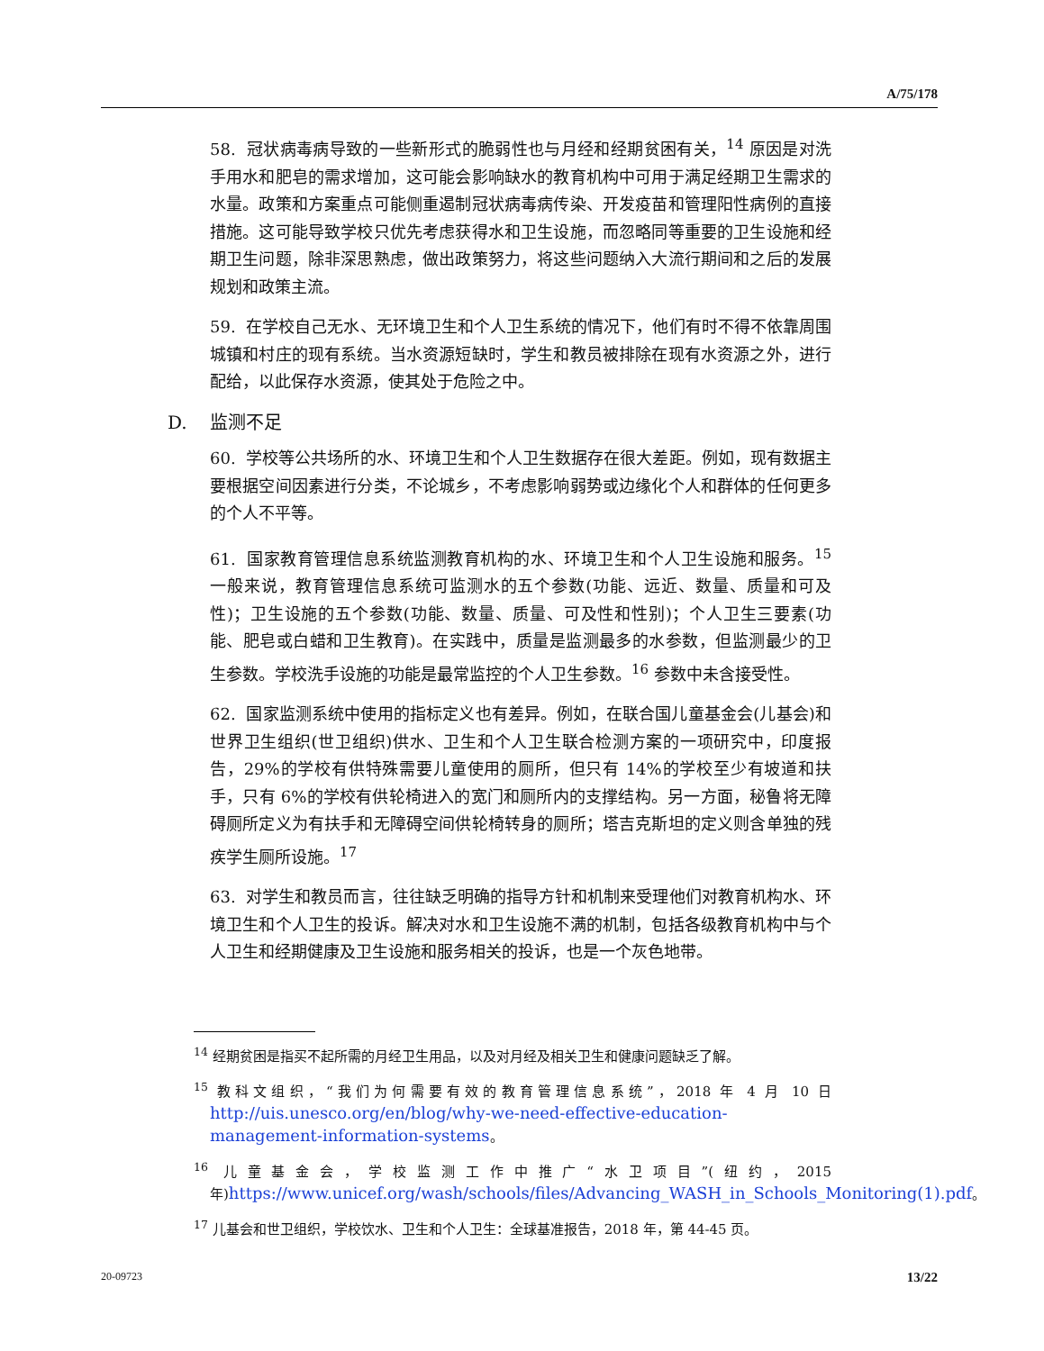A/75/178
58. 冠状病毒病导致的一些新形式的脆弱性也与月经和经期贫困有关，<sup>14</sup> 原因是对洗手用水和肥皂的需求增加，这可能会影响缺水的教育机构中可用于满足经期卫生需求的水量。政策和方案重点可能侧重遏制冠状病毒病传染、开发疫苗和管理阳性病例的直接措施。这可能导致学校只优先考虑获得水和卫生设施，而忽略同等重要的卫生设施和经期卫生问题，除非深思熟虑，做出政策努力，将这些问题纳入大流行期间和之后的发展规划和政策主流。
59. 在学校自己无水、无环境卫生和个人卫生系统的情况下，他们有时不得不依靠周围城镇和村庄的现有系统。当水资源短缺时，学生和教员被排除在现有水资源之外，进行配给，以此保存水资源，使其处于危险之中。
D. 监测不足
60. 学校等公共场所的水、环境卫生和个人卫生数据存在很大差距。例如，现有数据主要根据空间因素进行分类，不论城乡，不考虑影响弱势或边缘化个人和群体的任何更多的个人不平等。
61. 国家教育管理信息系统监测教育机构的水、环境卫生和个人卫生设施和服务。<sup>15</sup> 一般来说，教育管理信息系统可监测水的五个参数(功能、远近、数量、质量和可及性)；卫生设施的五个参数(功能、数量、质量、可及性和性别)；个人卫生三要素(功能、肥皂或白蜡和卫生教育)。在实践中，质量是监测最多的水参数，但监测最少的卫生参数。学校洗手设施的功能是最常监控的个人卫生参数。<sup>16</sup> 参数中未含接受性。
62. 国家监测系统中使用的指标定义也有差异。例如，在联合国儿童基金会(儿基会)和世界卫生组织(世卫组织)供水、卫生和个人卫生联合检测方案的一项研究中，印度报告，29%的学校有供特殊需要儿童使用的厕所，但只有 14%的学校至少有坡道和扶手，只有 6%的学校有供轮椅进入的宽门和厕所内的支撑结构。另一方面，秘鲁将无障碍厕所定义为有扶手和无障碍空间供轮椅转身的厕所；塔吉克斯坦的定义则含单独的残疾学生厕所设施。<sup>17</sup>
63. 对学生和教员而言，往往缺乏明确的指导方针和机制来受理他们对教育机构水、环境卫生和个人卫生的投诉。解决对水和卫生设施不满的机制，包括各级教育机构中与个人卫生和经期健康及卫生设施和服务相关的投诉，也是一个灰色地带。
<sup>14</sup> 经期贫困是指买不起所需的月经卫生用品，以及对月经及相关卫生和健康问题缺乏了解。
<sup>15</sup> 教科文组织，“我们为何需要有效的教育管理信息系统”，2018 年 4 月 10 日 http://uis.unesco.org/en/blog/why-we-need-effective-education-management-information-systems。
<sup>16</sup> 儿童基金会，学校监测工作中推广“水卫项目”(纽约，2015 年)https://www.unicef.org/wash/schools/files/Advancing_WASH_in_Schools_Monitoring(1).pdf。
<sup>17</sup> 儿基会和世卫组织，学校饮水、卫生和个人卫生：全球基准报告，2018 年，第 44-45 页。
20-09723 13/22